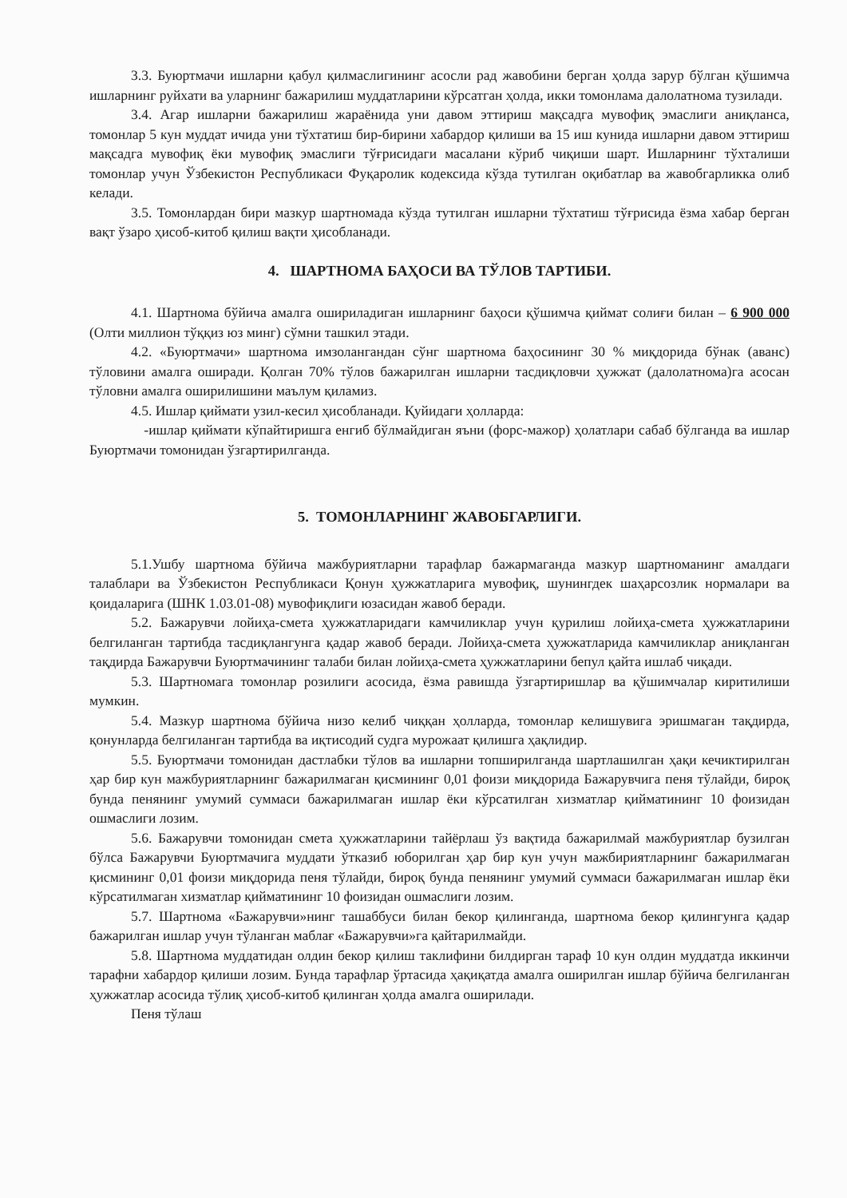3.3. Буюртмачи ишларни қабул қилмаслигининг асосли рад жавобини берган ҳолда зарур бўлган қўшимча ишларнинг руйхати ва уларнинг бажарилиш муддатларини кўрсатган ҳолда, икки томонлама далолатнома тузилади.
3.4. Агар ишларни бажарилиш жараёнида уни давом эттириш мақсадга мувофиқ эмаслиги аниқланса, томонлар 5 кун муддат ичида уни тўхтатиш бир-бирини хабардор қилиши ва 15 иш кунида ишларни давом эттириш мақсадга мувофиқ ёки мувофиқ эмаслиги тўғрисидаги масалани кўриб чиқиши шарт. Ишларнинг тўхталиши томонлар учун Ўзбекистон Республикаси Фуқаролик кодексида кўзда тутилган оқибатлар ва жавобгарликка олиб келади.
3.5. Томонлардан бири мазкур шартномада кўзда тутилган ишларни тўхтатиш тўғрисида ёзма хабар берган вақт ўзаро ҳисоб-китоб қилиш вақти ҳисобланади.
4. ШАРТНОМА БАҲОСИ ВА ТЎЛОВ ТАРТИБИ.
4.1. Шартнома бўйича амалга ошириладиган ишларнинг баҳоси қўшимча қиймат солиғи билан – 6 900 000 (Олти миллион тўққиз юз минг) сўмни ташкил этади.
4.2. «Буюртмачи» шартнома имзолангандан сўнг шартнома баҳосининг 30 % миқдорида бўнак (аванс) тўловини амалга оширади. Қолган 70% тўлов бажарилган ишларни тасдиқловчи ҳужжат (далолатнома)га асосан тўловни амалга оширилишини маълум қиламиз.
4.5. Ишлар қиймати узил-кесил ҳисобланади. Қуйидаги ҳолларда:
-ишлар қиймати кўпайтиришга енгиб бўлмайдиган яъни (форс-мажор) ҳолатлари сабаб бўлганда ва ишлар Буюртмачи томонидан ўзгартирилганда.
5. ТОМОНЛАРНИНГ ЖАВОБГАРЛИГИ.
5.1.Ушбу шартнома бўйича мажбуриятларни тарафлар бажармаганда мазкур шартноманинг амалдаги талаблари ва Ўзбекистон Республикаси Қонун ҳужжатларига мувофиқ, шунингдек шаҳарсозлик нормалари ва қоидаларига (ШНК 1.03.01-08) мувофиқлиги юзасидан жавоб беради.
5.2. Бажарувчи лойиҳа-смета ҳужжатларидаги камчиликлар учун қурилиш лойиҳа-смета ҳужжатларини белгиланган тартибда тасдиқлангунга қадар жавоб беради. Лойиҳа-смета ҳужжатларида камчиликлар аниқланган тақдирда Бажарувчи Буюртмачининг талаби билан лойиҳа-смета ҳужжатларини бепул қайта ишлаб чиқади.
5.3. Шартномага томонлар розилиги асосида, ёзма равишда ўзгартиришлар ва қўшимчалар киритилиши мумкин.
5.4. Мазкур шартнома бўйича низо келиб чиққан ҳолларда, томонлар келишувига эришмаган тақдирда, қонунларда белгиланган тартибда ва иқтисодий судга мурожаат қилишга ҳақлидир.
5.5. Буюртмачи томонидан дастлабки тўлов ва ишларни топширилганда шартлашилган ҳақи кечиктирилган ҳар бир кун мажбуриятларнинг бажарилмаган қисмининг 0,01 фоизи миқдорида Бажарувчига пеня тўлайди, бироқ бунда пенянинг умумий суммаси бажарилмаган ишлар ёки кўрсатилган хизматлар қийматининг 10 фоизидан ошмаслиги лозим.
5.6. Бажарувчи томонидан смета ҳужжатларини тайёрлаш ўз вақтида бажарилмай мажбуриятлар бузилган бўлса Бажарувчи Буюртмачига муддати ўтказиб юборилган ҳар бир кун учун мажбириятларнинг бажарилмаган қисмининг 0,01 фоизи миқдорида пеня тўлайди, бироқ бунда пенянинг умумий суммаси бажарилмаган ишлар ёки кўрсатилмаган хизматлар қийматининг 10 фоизидан ошмаслиги лозим.
5.7. Шартнома «Бажарувчи»нинг ташаббуси билан бекор қилинганда, шартнома бекор қилингунга қадар бажарилган ишлар учун тўланган маблағ «Бажарувчи»га қайтарилмайди.
5.8. Шартнома муддатидан олдин бекор қилиш таклифини билдирган тараф 10 кун олдин муддатда иккинчи тарафни хабардор қилиши лозим. Бунда тарафлар ўртасида ҳақиқатда амалга оширилган ишлар бўйича белгиланган ҳужжатлар асосида тўлиқ ҳисоб-китоб қилинган ҳолда амалга оширилади.
Пеня тўлаш